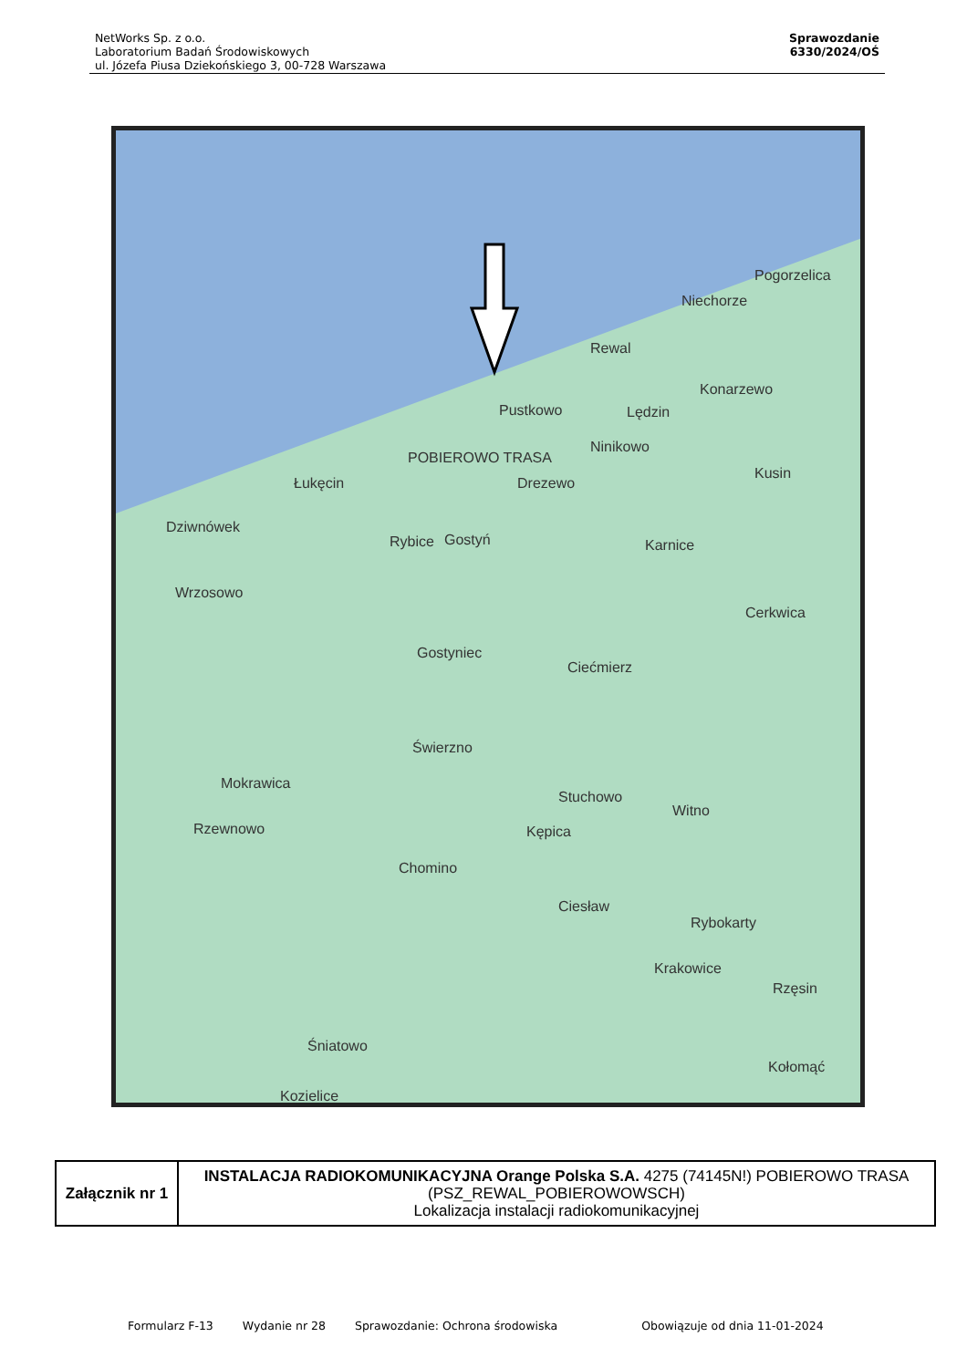NetWorks Sp. z o.o.
Laboratorium Badań Środowiskowych
ul. Józefa Piusa Dziekońskiego 3, 00-728 Warszawa
Sprawozdanie
6330/2024/OŚ
Pogorzelica
Niechorze
Rewal
Konarzewo
Lędzin Pustkowo
POBIEROWO TRASA
Ninikowo
Kusin
Łukęcin Drezewo
Dziwnówek
Rybice Gostyń Karnice
Wrzosowo
Cerkwica
Gostyniec
Ciećmierz
Świerzno
Mokrawica
Stuchowo
Witno
Rzewnowo Kępica
Chomino
Ciesław
Rybokarty
Krakowice
Rzęsin
Śniatowo
Kołomąć
Kozielice
| Załącznik nr 1 | INSTALACJA RADIOKOMUNIKACYJNA Orange Polska S.A. 4275 (74145N!) POBIEROWO TRASA (PSZ_REWAL_POBIEROWOWSCH) Lokalizacja instalacji radiokomunikacyjnej |
Formularz F-13 Wydanie nr 28 Sprawozdanie: Ochrona środowiska Obowiązuje od dnia 11-01-2024